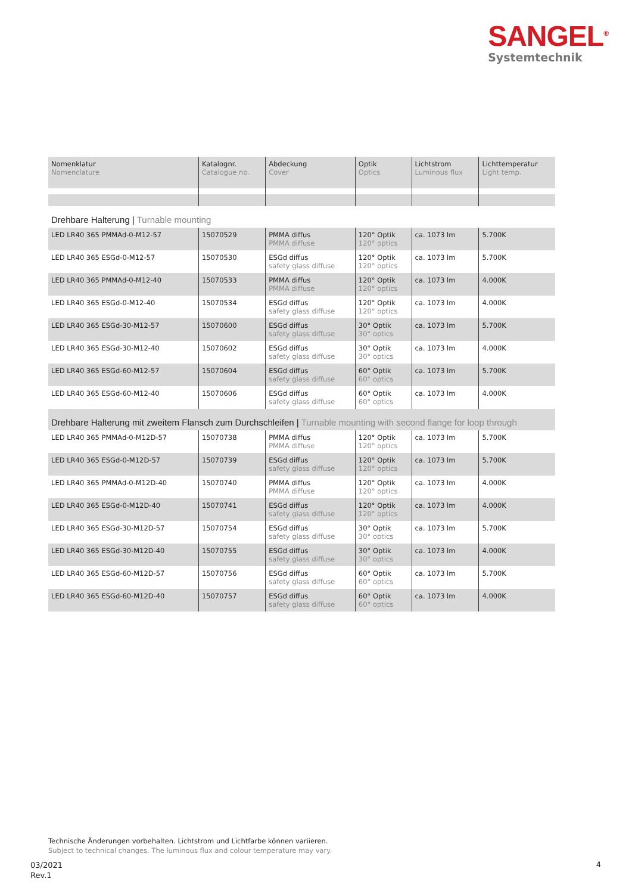SANGEL<sup>®</sup>
Systemtechnik
| Nomenklatur Nomenclature | Katalognr. Catalogue no. | Abdeckung Cover | Optik Optics | Lichtstrom Luminous flux | Lichttemperatur Light temp. |
| --- | --- | --- | --- | --- | --- |
| Drehbare Halterung / Turnable mounting | | | | | |
| LED LR40 365 PMMAd-0-M12-57 | 15070529 | PMMA diffus PMMA diffuse | 120° Optik 120° optics | ca. 1073 lm | 5.700K |
| LED LR40 365 ESGd-0-M12-57 | 15070530 | ESGd diffus safety glass diffuse | 120° Optik 120° optics | ca. 1073 lm | 5.700K |
| LED LR40 365 PMMAd-0-M12-40 | 15070533 | PMMA diffus PMMA diffuse | 120° Optik 120° optics | ca. 1073 lm | 4.000K |
| LED LR40 365 ESGd-0-M12-40 | 15070534 | ESGd diffus safety glass diffuse | 120° Optik 120° optics | ca. 1073 lm | 4.000K |
| LED LR40 365 ESGd-30-M12-57 | 15070600 | ESGd diffus safety glass diffuse | 30° Optik 30° optics | ca. 1073 lm | 5.700K |
| LED LR40 365 ESGd-30-M12-40 | 15070602 | ESGd diffus safety glass diffuse | 30° Optik 30° optics | ca. 1073 lm | 4.000K |
| LED LR40 365 ESGd-60-M12-57 | 15070604 | ESGd diffus safety glass diffuse | 60° Optik 60° optics | ca. 1073 lm | 5.700K |
| LED LR40 365 ESGd-60-M12-40 | 15070606 | ESGd diffus safety glass diffuse | 60° Optik 60° optics | ca. 1073 lm | 4.000K |
| Drehbare Halterung mit zweitem Flansch zum Durchschleifen / Turnable mounting with second flange for loop through | | | | | |
| LED LR40 365 PMMAd-0-M12D-57 | 15070738 | PMMA diffus PMMA diffuse | 120° Optik 120° optics | ca. 1073 lm | 5.700K |
| LED LR40 365 ESGd-0-M12D-57 | 15070739 | ESGd diffus safety glass diffuse | 120° Optik 120° optics | ca. 1073 lm | 5.700K |
| LED LR40 365 PMMAd-0-M12D-40 | 15070740 | PMMA diffus PMMA diffuse | 120° Optik 120° optics | ca. 1073 lm | 4.000K |
| LED LR40 365 ESGd-0-M12D-40 | 15070741 | ESGd diffus safety glass diffuse | 120° Optik 120° optics | ca. 1073 lm | 4.000K |
| LED LR40 365 ESGd-30-M12D-57 | 15070754 | ESGd diffus safety glass diffuse | 30° Optik 30° optics | ca. 1073 lm | 5.700K |
| LED LR40 365 ESGd-30-M12D-40 | 15070755 | ESGd diffus safety glass diffuse | 30° Optik 30° optics | ca. 1073 lm | 4.000K |
| LED LR40 365 ESGd-60-M12D-57 | 15070756 | ESGd diffus safety glass diffuse | 60° Optik 60° optics | ca. 1073 lm | 5.700K |
| LED LR40 365 ESGd-60-M12D-40 | 15070757 | ESGd diffus safety glass diffuse | 60° Optik 60° optics | ca. 1073 lm | 4.000K |
Technische Änderungen vorbehalten. Lichtstrom und Lichtfarbe können variieren.
Subject to technical changes. The luminous flux and colour temperature may vary.
03/2021
Rev.1
4